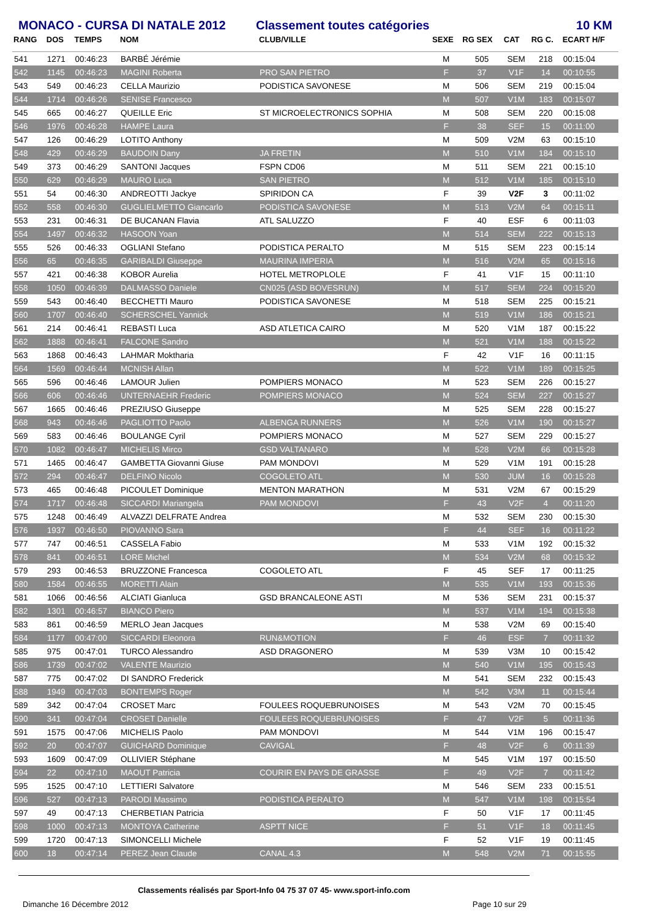MONACO - CURSA DI NATALE 2012 Classement toutes catégories 10 KM
| RANG | DOS | TEMPS | NOM | CLUB/VILLE | SEXE | RG SEX | CAT | RG C. | ECART H/F |
| --- | --- | --- | --- | --- | --- | --- | --- | --- | --- |
| 541 | 1271 | 00:46:23 | BARBÉ Jérémie | | M | 505 | SEM | 218 | 00:15:04 |
| 542 | 1145 | 00:46:23 | MAGINI Roberta | PRO SAN PIETRO | F | 37 | V1F | 14 | 00:10:55 |
| 543 | 549 | 00:46:23 | CELLA Maurizio | PODISTICA SAVONESE | M | 506 | SEM | 219 | 00:15:04 |
| 544 | 1714 | 00:46:26 | SENISE Francesco | | M | 507 | V1M | 183 | 00:15:07 |
| 545 | 665 | 00:46:27 | QUEILLE Eric | ST MICROELECTRONICS SOPHIA | M | 508 | SEM | 220 | 00:15:08 |
| 546 | 1976 | 00:46:28 | HAMPE Laura | | F | 38 | SEF | 15 | 00:11:00 |
| 547 | 126 | 00:46:29 | LOTITO Anthony | | M | 509 | V2M | 63 | 00:15:10 |
| 548 | 429 | 00:46:29 | BAUDOIN Dany | JA FRETIN | M | 510 | V1M | 184 | 00:15:10 |
| 549 | 373 | 00:46:29 | SANTONI Jacques | FSPN CD06 | M | 511 | SEM | 221 | 00:15:10 |
| 550 | 629 | 00:46:29 | MAURO Luca | SAN PIETRO | M | 512 | V1M | 185 | 00:15:10 |
| 551 | 54 | 00:46:30 | ANDREOTTI Jackye | SPIRIDON CA | F | 39 | V2F | 3 | 00:11:02 |
| 552 | 558 | 00:46:30 | GUGLIELMETTO Giancarlo | PODISTICA SAVONESE | M | 513 | V2M | 64 | 00:15:11 |
| 553 | 231 | 00:46:31 | DE BUCANAN Flavia | ATL SALUZZO | F | 40 | ESF | 6 | 00:11:03 |
| 554 | 1497 | 00:46:32 | HASOON Yoan | | M | 514 | SEM | 222 | 00:15:13 |
| 555 | 526 | 00:46:33 | OGLIANI Stefano | PODISTICA PERALTO | M | 515 | SEM | 223 | 00:15:14 |
| 556 | 65 | 00:46:35 | GARIBALDI Giuseppe | MAURINA IMPERIA | M | 516 | V2M | 65 | 00:15:16 |
| 557 | 421 | 00:46:38 | KOBOR Aurelia | HOTEL METROPLOLE | F | 41 | V1F | 15 | 00:11:10 |
| 558 | 1050 | 00:46:39 | DALMASSO Daniele | CN025 (ASD BOVESRUN) | M | 517 | SEM | 224 | 00:15:20 |
| 559 | 543 | 00:46:40 | BECCHETTI Mauro | PODISTICA SAVONESE | M | 518 | SEM | 225 | 00:15:21 |
| 560 | 1707 | 00:46:40 | SCHERSCHEL Yannick | | M | 519 | V1M | 186 | 00:15:21 |
| 561 | 214 | 00:46:41 | REBASTI Luca | ASD ATLETICA CAIRO | M | 520 | V1M | 187 | 00:15:22 |
| 562 | 1888 | 00:46:41 | FALCONE Sandro | | M | 521 | V1M | 188 | 00:15:22 |
| 563 | 1868 | 00:46:43 | LAHMAR Moktharia | | F | 42 | V1F | 16 | 00:11:15 |
| 564 | 1569 | 00:46:44 | MCNISH Allan | | M | 522 | V1M | 189 | 00:15:25 |
| 565 | 596 | 00:46:46 | LAMOUR Julien | POMPIERS MONACO | M | 523 | SEM | 226 | 00:15:27 |
| 566 | 606 | 00:46:46 | UNTERNAEHR Frederic | POMPIERS MONACO | M | 524 | SEM | 227 | 00:15:27 |
| 567 | 1665 | 00:46:46 | PREZIUSO Giuseppe | | M | 525 | SEM | 228 | 00:15:27 |
| 568 | 943 | 00:46:46 | PAGLIOTTO Paolo | ALBENGA RUNNERS | M | 526 | V1M | 190 | 00:15:27 |
| 569 | 583 | 00:46:46 | BOULANGE Cyril | POMPIERS MONACO | M | 527 | SEM | 229 | 00:15:27 |
| 570 | 1082 | 00:46:47 | MICHELIS Mirco | GSD VALTANARO | M | 528 | V2M | 66 | 00:15:28 |
| 571 | 1465 | 00:46:47 | GAMBETTA Giovanni Giuse | PAM MONDOVI | M | 529 | V1M | 191 | 00:15:28 |
| 572 | 294 | 00:46:47 | DELFINO Nicolo | COGOLETO ATL | M | 530 | JUM | 16 | 00:15:28 |
| 573 | 465 | 00:46:48 | PICOULET Dominique | MENTON MARATHON | M | 531 | V2M | 67 | 00:15:29 |
| 574 | 1717 | 00:46:48 | SICCARDI Mariangela | PAM MONDOVI | F | 43 | V2F | 4 | 00:11:20 |
| 575 | 1248 | 00:46:49 | ALVAZZI DELFRATE Andrea | | M | 532 | SEM | 230 | 00:15:30 |
| 576 | 1937 | 00:46:50 | PIOVANNO Sara | | F | 44 | SEF | 16 | 00:11:22 |
| 577 | 747 | 00:46:51 | CASSELA Fabio | | M | 533 | V1M | 192 | 00:15:32 |
| 578 | 841 | 00:46:51 | LORE Michel | | M | 534 | V2M | 68 | 00:15:32 |
| 579 | 293 | 00:46:53 | BRUZZONE Francesca | COGOLETO ATL | F | 45 | SEF | 17 | 00:11:25 |
| 580 | 1584 | 00:46:55 | MORETTI Alain | | M | 535 | V1M | 193 | 00:15:36 |
| 581 | 1066 | 00:46:56 | ALCIATI Gianluca | GSD BRANCALEONE ASTI | M | 536 | SEM | 231 | 00:15:37 |
| 582 | 1301 | 00:46:57 | BIANCO Piero | | M | 537 | V1M | 194 | 00:15:38 |
| 583 | 861 | 00:46:59 | MERLO Jean Jacques | | M | 538 | V2M | 69 | 00:15:40 |
| 584 | 1177 | 00:47:00 | SICCARDI Eleonora | RUN&MOTION | F | 46 | ESF | 7 | 00:11:32 |
| 585 | 975 | 00:47:01 | TURCO Alessandro | ASD DRAGONERO | M | 539 | V3M | 10 | 00:15:42 |
| 586 | 1739 | 00:47:02 | VALENTE Maurizio | | M | 540 | V1M | 195 | 00:15:43 |
| 587 | 775 | 00:47:02 | DI SANDRO Frederick | | M | 541 | SEM | 232 | 00:15:43 |
| 588 | 1949 | 00:47:03 | BONTEMPS Roger | | M | 542 | V3M | 11 | 00:15:44 |
| 589 | 342 | 00:47:04 | CROSET Marc | FOULEES ROQUEBRUNOISES | M | 543 | V2M | 70 | 00:15:45 |
| 590 | 341 | 00:47:04 | CROSET Danielle | FOULEES ROQUEBRUNOISES | F | 47 | V2F | 5 | 00:11:36 |
| 591 | 1575 | 00:47:06 | MICHELIS Paolo | PAM MONDOVI | M | 544 | V1M | 196 | 00:15:47 |
| 592 | 20 | 00:47:07 | GUICHARD Dominique | CAVIGAL | F | 48 | V2F | 6 | 00:11:39 |
| 593 | 1609 | 00:47:09 | OLLIVIER Stéphane | | M | 545 | V1M | 197 | 00:15:50 |
| 594 | 22 | 00:47:10 | MAOUT Patricia | COURIR EN PAYS DE GRASSE | F | 49 | V2F | 7 | 00:11:42 |
| 595 | 1525 | 00:47:10 | LETTIERI Salvatore | | M | 546 | SEM | 233 | 00:15:51 |
| 596 | 527 | 00:47:13 | PARODI Massimo | PODISTICA PERALTO | M | 547 | V1M | 198 | 00:15:54 |
| 597 | 49 | 00:47:13 | CHERBETIAN Patricia | | F | 50 | V1F | 17 | 00:11:45 |
| 598 | 1000 | 00:47:13 | MONTOYA Catherine | ASPTT NICE | F | 51 | V1F | 18 | 00:11:45 |
| 599 | 1720 | 00:47:13 | SIMONCELLI Michele | | F | 52 | V1F | 19 | 00:11:45 |
| 600 | 18 | 00:47:14 | PEREZ Jean Claude | CANAL 4.3 | M | 548 | V2M | 71 | 00:15:55 |
Classements réalisés par Sport-Info 04 75 37 07 45- www.sport-info.com
Dimanche 16 Décembre 2012 Page 10 sur 29